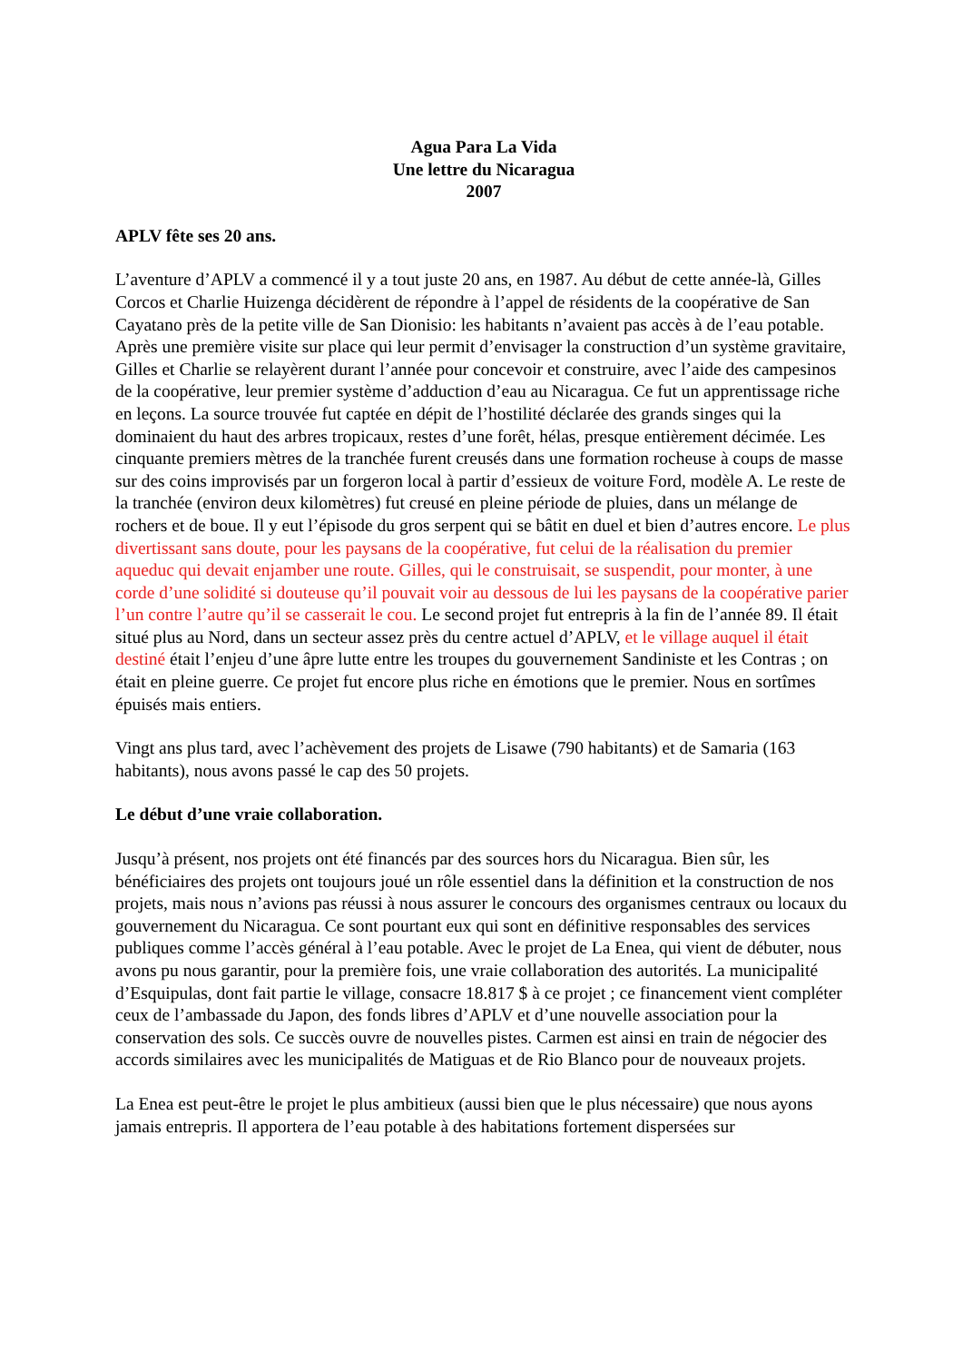Agua Para La Vida
Une lettre du Nicaragua
2007
APLV fête ses 20 ans.
L’aventure d’APLV a commencé il y a tout juste 20 ans, en 1987. Au début de cette année-là, Gilles Corcos et Charlie Huizenga décidèrent de répondre à l’appel de résidents de la coopérative de San Cayatano près de la petite ville de San Dionisio: les habitants n’avaient pas accès à de l’eau potable. Après une première visite sur place qui leur permit d’envisager la construction d’un système gravitaire, Gilles et Charlie se relayèrent durant l’année pour concevoir et construire, avec l’aide des campesinos de la coopérative, leur premier système d’adduction d’eau au Nicaragua. Ce fut un apprentissage riche en leçons. La source trouvée fut captée en dépit de l’hostilité déclarée des grands singes qui la dominaient du haut des arbres tropicaux, restes d’une forêt, hélas, presque entièrement décimée. Les cinquante premiers mètres de la tranchée furent creusés dans une formation rocheuse à coups de masse sur des coins improvisés par un forgeron local à partir d’essieux de voiture Ford, modèle A. Le reste de la tranchée (environ deux kilomètres) fut creusé en pleine période de pluies, dans un mélange de rochers et de boue. Il y eut l’épisode du gros serpent qui se bâtit en duel et bien d’autres encore. Le plus divertissant sans doute, pour les paysans de la coopérative, fut celui de la réalisation du premier aqueduc qui devait enjamber une route. Gilles, qui le construisait, se suspendit, pour monter, à une corde d’une solidité si douteuse qu’il pouvait voir au dessous de lui les paysans de la coopérative parier l’un contre l’autre qu’il se casserait le cou. Le second projet fut entrepris à la fin de l’année 89. Il était situé plus au Nord, dans un secteur assez près du centre actuel d’APLV, et le village auquel il était destiné était l’enjeu d’une âpre lutte entre les troupes du gouvernement Sandiniste et les Contras ; on était en pleine guerre. Ce projet fut encore plus riche en émotions que le premier. Nous en sortîmes épuisés mais entiers.
Vingt ans plus tard, avec l’achèvement des projets de Lisawe (790 habitants) et de Samaria (163 habitants), nous avons passé le cap des 50 projets.
Le début d’une vraie collaboration.
Jusqu’à présent, nos projets ont été financés par des sources hors du Nicaragua. Bien sûr, les bénéficiaires des projets ont toujours joué un rôle essentiel dans la définition et la construction de nos projets, mais nous n’avions pas réussi à nous assurer le concours des organismes centraux ou locaux du gouvernement du Nicaragua. Ce sont pourtant eux qui sont en définitive responsables des services publiques comme l’accès général à l’eau potable. Avec le projet de La Enea, qui vient de débuter, nous avons pu nous garantir, pour la première fois, une vraie collaboration des autorités. La municipalité d’Esquipulas, dont fait partie le village, consacre 18.817 $ à ce projet ; ce financement vient compléter ceux de l’ambassade du Japon, des fonds libres d’APLV et d’une nouvelle association pour la conservation des sols. Ce succès ouvre de nouvelles pistes. Carmen est ainsi en train de négocier des accords similaires avec les municipalités de Matiguas et de Rio Blanco pour de nouveaux projets.
La Enea est peut-être le projet le plus ambitieux (aussi bien que le plus nécessaire) que nous ayons jamais entrepris. Il apportera de l’eau potable à des habitations fortement dispersées sur